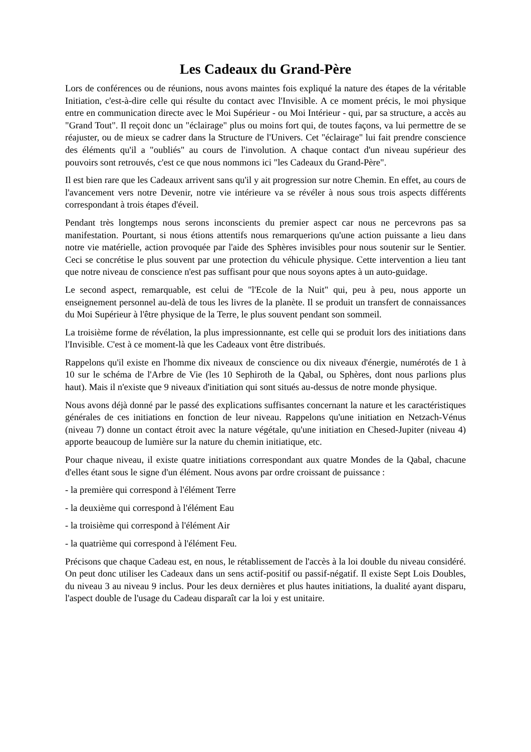Les Cadeaux du Grand-Père
Lors de conférences ou de réunions, nous avons maintes fois expliqué la nature des étapes de la véritable Initiation, c'est-à-dire celle qui résulte du contact avec l'Invisible. A ce moment précis, le moi physique entre en communication directe avec le Moi Supérieur - ou Moi Intérieur - qui, par sa structure, a accès au "Grand Tout". Il reçoit donc un "éclairage" plus ou moins fort qui, de toutes façons, va lui permettre de se réajuster, ou de mieux se cadrer dans la Structure de l'Univers. Cet "éclairage" lui fait prendre conscience des éléments qu'il a "oubliés" au cours de l'involution. A chaque contact d'un niveau supérieur des pouvoirs sont retrouvés, c'est ce que nous nommons ici "les Cadeaux du Grand-Père".
Il est bien rare que les Cadeaux arrivent sans qu'il y ait progression sur notre Chemin. En effet, au cours de l'avancement vers notre Devenir, notre vie intérieure va se révéler à nous sous trois aspects différents correspondant à trois étapes d'éveil.
Pendant très longtemps nous serons inconscients du premier aspect car nous ne percevrons pas sa manifestation. Pourtant, si nous étions attentifs nous remarquerions qu'une action puissante a lieu dans notre vie matérielle, action provoquée par l'aide des Sphères invisibles pour nous soutenir sur le Sentier. Ceci se concrétise le plus souvent par une protection du véhicule physique. Cette intervention a lieu tant que notre niveau de conscience n'est pas suffisant pour que nous soyons aptes à un auto-guidage.
Le second aspect, remarquable, est celui de "l'Ecole de la Nuit" qui, peu à peu, nous apporte un enseignement personnel au-delà de tous les livres de la planète. Il se produit un transfert de connaissances du Moi Supérieur à l'être physique de la Terre, le plus souvent pendant son sommeil.
La troisième forme de révélation, la plus impressionnante, est celle qui se produit lors des initiations dans l'Invisible. C'est à ce moment-là que les Cadeaux vont être distribués.
Rappelons qu'il existe en l'homme dix niveaux de conscience ou dix niveaux d'énergie, numérotés de 1 à 10 sur le schéma de l'Arbre de Vie (les 10 Sephiroth de la Qabal, ou Sphères, dont nous parlions plus haut). Mais il n'existe que 9 niveaux d'initiation qui sont situés au-dessus de notre monde physique.
Nous avons déjà donné par le passé des explications suffisantes concernant la nature et les caractéristiques générales de ces initiations en fonction de leur niveau. Rappelons qu'une initiation en Netzach-Vénus (niveau 7) donne un contact étroit avec la nature végétale, qu'une initiation en Chesed-Jupiter (niveau 4) apporte beaucoup de lumière sur la nature du chemin initiatique, etc.
Pour chaque niveau, il existe quatre initiations correspondant aux quatre Mondes de la Qabal, chacune d'elles étant sous le signe d'un élément. Nous avons par ordre croissant de puissance :
- la première qui correspond à l'élément Terre
- la deuxième qui correspond à l'élément Eau
- la troisième qui correspond à l'élément Air
- la quatrième qui correspond à l'élément Feu.
Précisons que chaque Cadeau est, en nous, le rétablissement de l'accès à la loi double du niveau considéré. On peut donc utiliser les Cadeaux dans un sens actif-positif ou passif-négatif. Il existe Sept Lois Doubles, du niveau 3 au niveau 9 inclus. Pour les deux dernières et plus hautes initiations, la dualité ayant disparu, l'aspect double de l'usage du Cadeau disparaît car la loi y est unitaire.